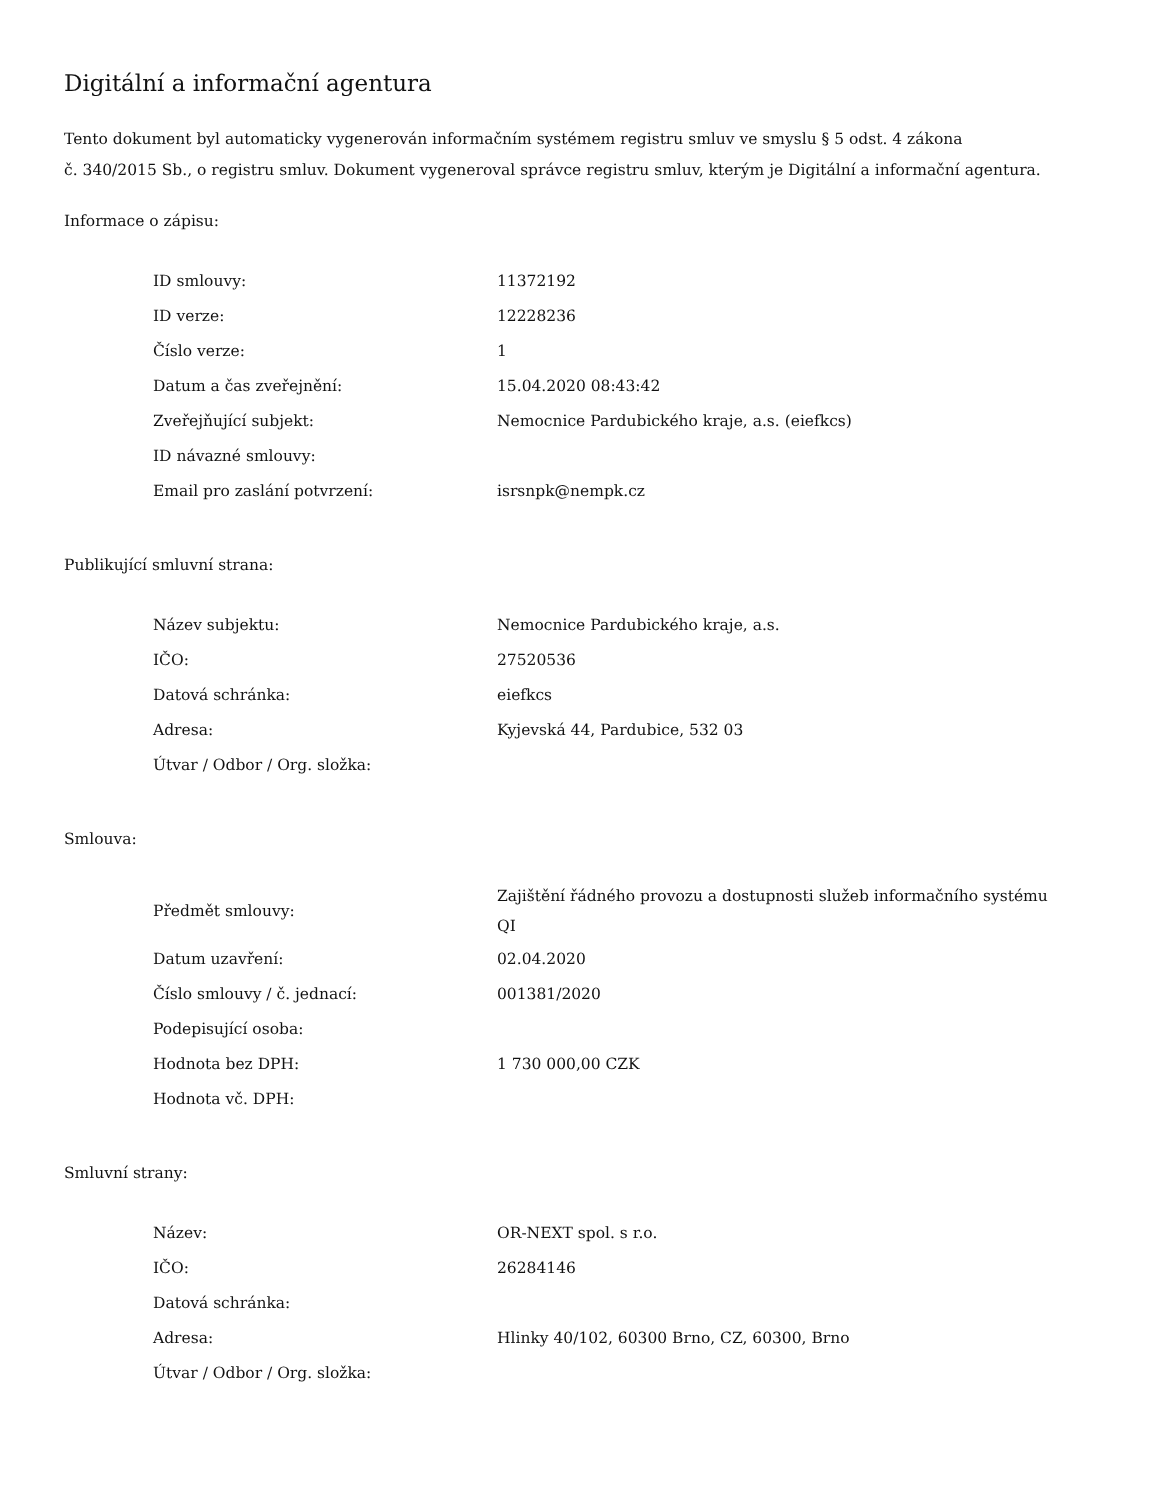Digitální a informační agentura
Tento dokument byl automaticky vygenerován informačním systémem registru smluv ve smyslu § 5 odst. 4 zákona
č. 340/2015 Sb., o registru smluv. Dokument vygeneroval správce registru smluv, kterým je Digitální a informační agentura.
Informace o zápisu:
| ID smlouvy: | 11372192 |
| ID verze: | 12228236 |
| Číslo verze: | 1 |
| Datum a čas zveřejnění: | 15.04.2020 08:43:42 |
| Zveřejňující subjekt: | Nemocnice Pardubického kraje, a.s. (eiefkcs) |
| ID návazné smlouvy: | |
| Email pro zaslání potvrzení: | isrsnpk@nempk.cz |
Publikující smluvní strana:
| Název subjektu: | Nemocnice Pardubického kraje, a.s. |
| IČO: | 27520536 |
| Datová schránka: | eiefkcs |
| Adresa: | Kyjevská 44, Pardubice, 532 03 |
| Útvar / Odbor / Org. složka: | |
Smlouva:
| Předmět smlouvy: | Zajištění řádného provozu a dostupnosti služeb informačního systému QI |
| Datum uzavření: | 02.04.2020 |
| Číslo smlouvy / č. jednací: | 001381/2020 |
| Podepisující osoba: | |
| Hodnota bez DPH: | 1 730 000,00 CZK |
| Hodnota vč. DPH: | |
Smluvní strany:
| Název: | OR-NEXT spol. s r.o. |
| IČO: | 26284146 |
| Datová schránka: | |
| Adresa: | Hlinky 40/102, 60300 Brno, CZ, 60300, Brno |
| Útvar / Odbor / Org. složka: | |